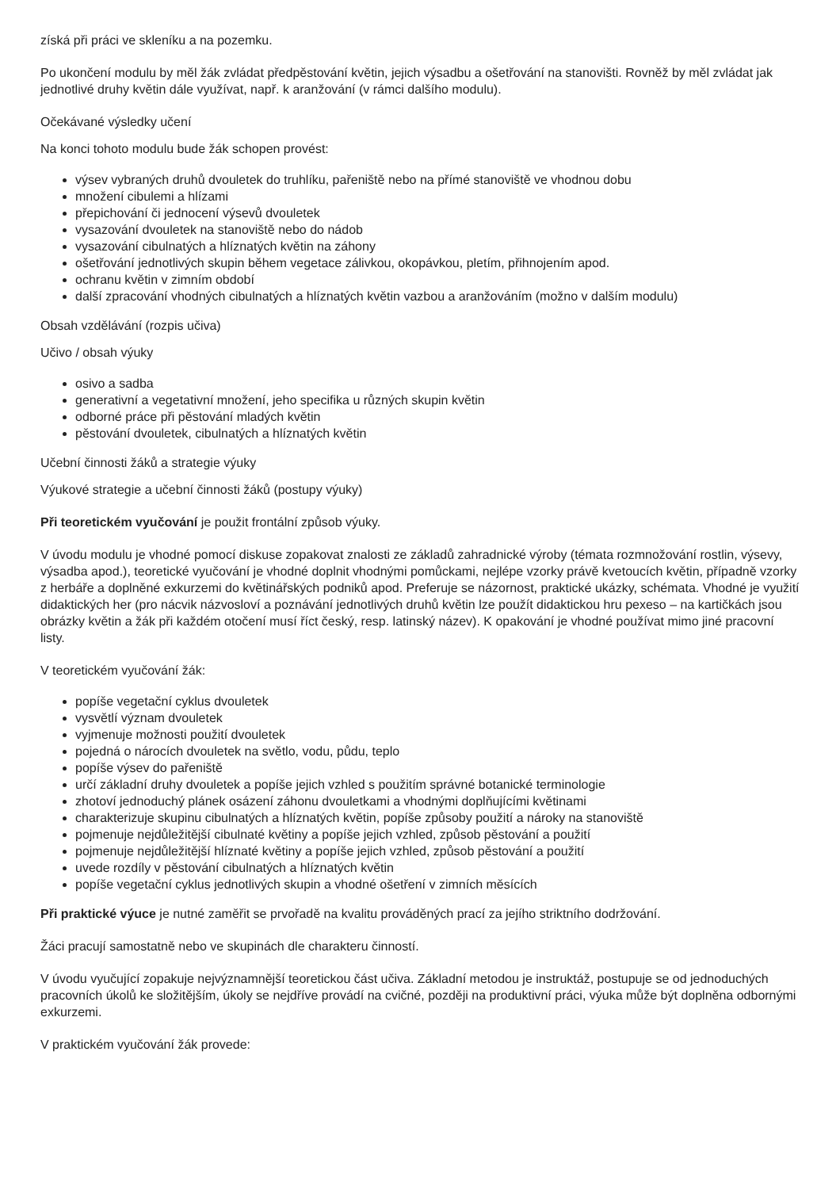získá při práci ve skleníku a na pozemku.
Po ukončení modulu by měl žák zvládat předpěstování květin, jejich výsadbu a ošetřování na stanovišti. Rovněž by měl zvládat jak jednotlivé druhy květin dále využívat, např. k aranžování (v rámci dalšího modulu).
Očekávané výsledky učení
Na konci tohoto modulu bude žák schopen provést:
výsev vybraných druhů dvouletek do truhlíku, pařeniště nebo na přímé stanoviště ve vhodnou dobu
množení cibulemi a hlízami
přepichování či jednocení výsevů dvouletek
vysazování dvouletek na stanoviště nebo do nádob
vysazování cibulnatých a hlíznatých květin na záhony
ošetřování jednotlivých skupin během vegetace zálivkou, okopávkou, pletím, přihnojením apod.
ochranu květin v zimním období
další zpracování vhodných cibulnatých a hlíznatých květin vazbou a aranžováním (možno v dalším modulu)
Obsah vzdělávání (rozpis učiva)
Učivo / obsah výuky
osivo a sadba
generativní a vegetativní množení, jeho specifika u různých skupin květin
odborné práce při pěstování mladých květin
pěstování dvouletek, cibulnatých a hlíznatých květin
Učební činnosti žáků a strategie výuky
Výukové strategie a učební činnosti žáků (postupy výuky)
Při teoretickém vyučování je použit frontální způsob výuky.
V úvodu modulu je vhodné pomocí diskuse zopakovat znalosti ze základů zahradnické výroby (témata rozmnožování rostlin, výsevy, výsadba apod.), teoretické vyučování je vhodné doplnit vhodnými pomůckami, nejlépe vzorky právě kvetoucích květin, případně vzorky z herbáře a doplněné exkurzemi do květinářských podniků apod. Preferuje se názornost, praktické ukázky, schémata. Vhodné je využití didaktických her (pro nácvik názvosloví a poznávání jednotlivých druhů květin lze použít didaktickou hru pexeso – na kartičkách jsou obrázky květin a žák při každém otočení musí říct český, resp. latinský název). K opakování je vhodné používat mimo jiné pracovní listy.
V teoretickém vyučování žák:
popíše vegetační cyklus dvouletek
vysvětlí význam dvouletek
vyjmenuje možnosti použití dvouletek
pojedná o nárocích dvouletek na světlo, vodu, půdu, teplo
popíše výsev do pařeniště
určí základní druhy dvouletek a popíše jejich vzhled s použitím správné botanické terminologie
zhotoví jednoduchý plánek osázení záhonu dvouletkami a vhodnými doplňujícími květinami
charakterizuje skupinu cibulnatých a hlíznatých květin, popíše způsoby použití a nároky na stanoviště
pojmenuje nejdůležitější cibulnaté květiny a popíše jejich vzhled, způsob pěstování a použití
pojmenuje nejdůležitější hlíznaté květiny a popíše jejich vzhled, způsob pěstování a použití
uvede rozdíly v pěstování cibulnatých a hlíznatých květin
popíše vegetační cyklus jednotlivých skupin a vhodné ošetření v zimních měsících
Při praktické výuce je nutné zaměřit se prvořadě na kvalitu prováděných prací za jejího striktního dodržování.
Žáci pracují samostatně nebo ve skupinách dle charakteru činností.
V úvodu vyučující zopakuje nejvýznamnější teoretickou část učiva. Základní metodou je instruktáž, postupuje se od jednoduchých pracovních úkolů ke složitějším, úkoly se nejdříve provádí na cvičné, později na produktivní práci, výuka může být doplněna odbornými exkurzemi.
V praktickém vyučování žák provede: